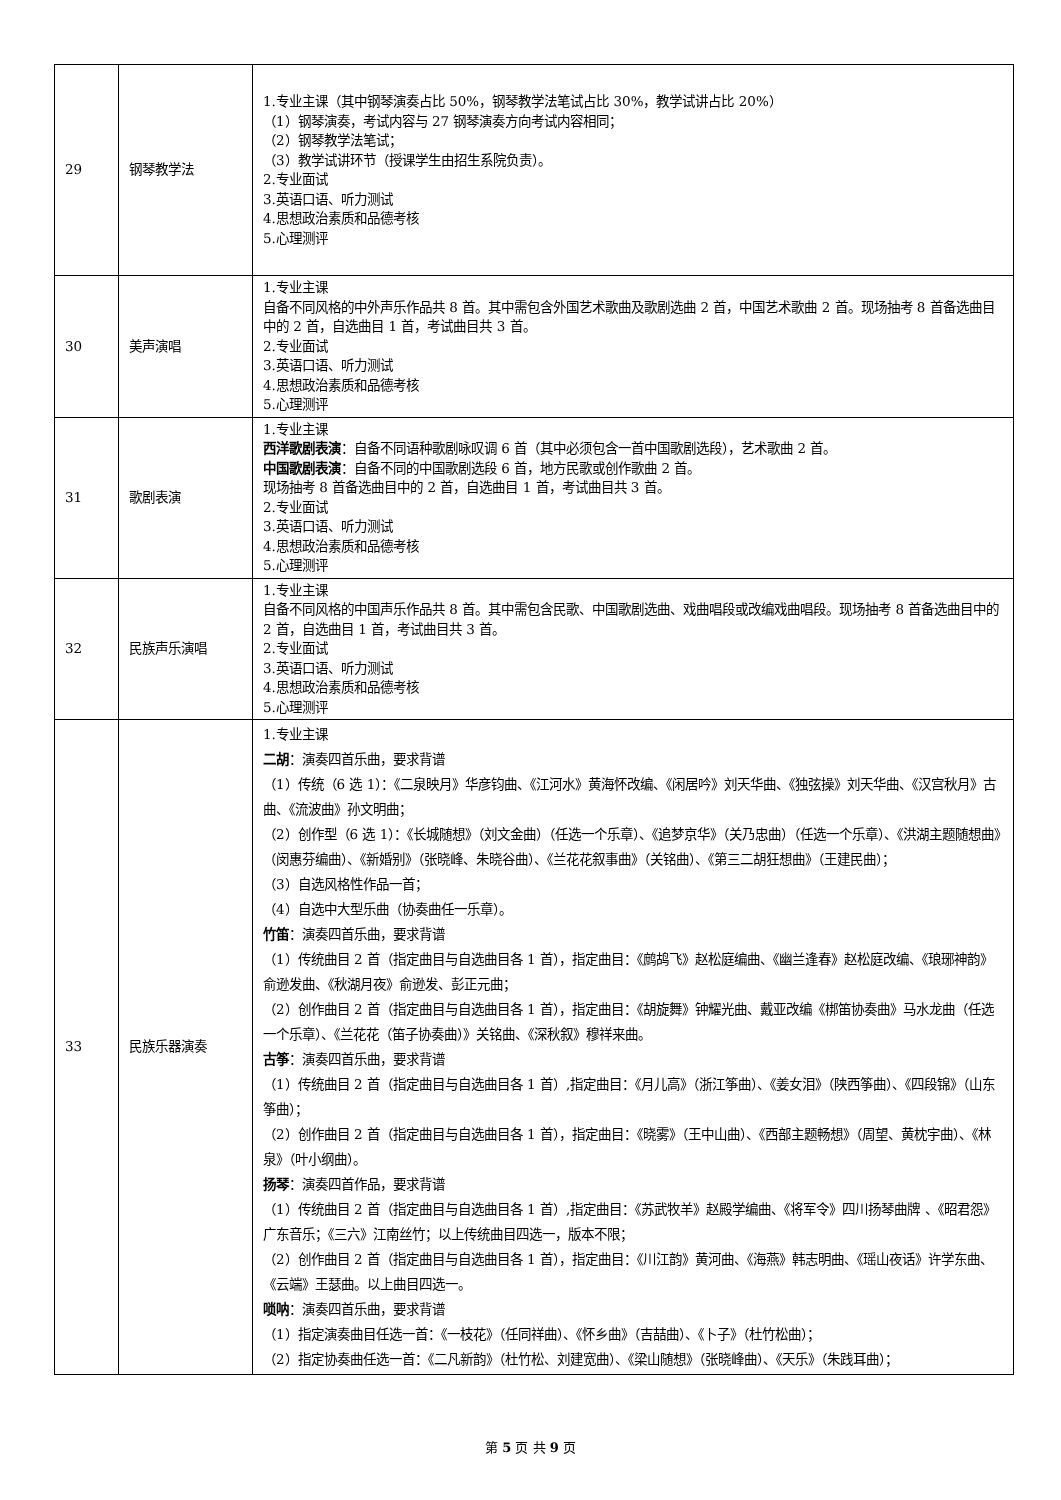| 29 | 钢琴教学法 | 1.专业主课（其中钢琴演奏占比 50%，钢琴教学法笔试占比 30%，教学试讲占比 20%） （1）钢琴演奏，考试内容与 27 钢琴演奏方向考试内容相同； （2）钢琴教学法笔试； （3）教学试讲环节（授课学生由招生系院负责）。 2.专业面试 3.英语口语、听力测试 4.思想政治素质和品德考核 5.心理测评 |
| 30 | 美声演唱 | 1.专业主课 自备不同风格的中外声乐作品共 8 首。其中需包含外国艺术歌曲及歌剧选曲 2 首，中国艺术歌曲 2 首。现场抽考 8 首备选曲目中的 2 首，自选曲目 1 首，考试曲目共 3 首。 2.专业面试 3.英语口语、听力测试 4.思想政治素质和品德考核 5.心理测评 |
| 31 | 歌剧表演 | 1.专业主课 西洋歌剧表演 ：自备不同语种歌剧咏叹调 6 首（其中必须包含一首中国歌剧选段），艺术歌曲 2 首。 中国歌剧表演 ：自备不同的中国歌剧选段 6 首，地方民歌或创作歌曲 2 首。 现场抽考 8 首备选曲目中的 2 首，自选曲目 1 首，考试曲目共 3 首。 2.专业面试 3.英语口语、听力测试 4.思想政治素质和品德考核 5.心理测评 |
| 32 | 民族声乐演唱 | 1.专业主课 自备不同风格的中国声乐作品共 8 首。其中需包含民歌、中国歌剧选曲、戏曲唱段或改编戏曲唱段。现场抽考 8 首备选曲目中的 2 首，自选曲目 1 首，考试曲目共 3 首。 2.专业面试 3.英语口语、听力测试 4.思想政治素质和品德考核 5.心理测评 |
| 33 | 民族乐器演奏 | 1.专业主课 二胡 ：演奏四首乐曲，要求背谱 （1）传统（6 选 1）：《二泉映月》华彦钧曲、《江河水》黄海怀改编、《闲居吟》刘天华曲、《独弦操》刘天华曲、《汉宫秋月》古曲、《流波曲》孙文明曲； （2）创作型（6 选 1）：《长城随想》（刘文金曲）（任选一个乐章）、《追梦京华》（关乃忠曲）（任选一个乐章）、《洪湖主题随想曲》（闵惠芬编曲）、《新婚别》（张晓峰、朱晓谷曲）、《兰花花叙事曲》（关铭曲）、《第三二胡狂想曲》（王建民曲）； （3）自选风格性作品一首； （4）自选中大型乐曲（协奏曲任一乐章）。 竹笛 ：演奏四首乐曲，要求背谱 （1）传统曲目 2 首（指定曲目与自选曲目各 1 首），指定曲目：《鹧鸪飞》赵松庭编曲、《幽兰逢春》赵松庭改编、《琅琊神韵》俞逊发曲、《秋湖月夜》俞逊发、彭正元曲； （2）创作曲目 2 首（指定曲目与自选曲目各 1 首），指定曲目：《胡旋舞》钟耀光曲、戴亚改编《梆笛协奏曲》马水龙曲（任选一个乐章）、《兰花花（笛子协奏曲）》关铭曲、《深秋叙》穆祥来曲。 古筝 ：演奏四首乐曲，要求背谱 （1）传统曲目 2 首（指定曲目与自选曲目各 1 首）,指定曲目：《月儿高》（浙江筝曲）、《姜女泪》（陕西筝曲）、《四段锦》（山东筝曲）； （2）创作曲目 2 首（指定曲目与自选曲目各 1 首），指定曲目：《晓雾》（王中山曲）、《西部主题畅想》（周望、黄枕宇曲）、《林泉》（叶小纲曲）。 扬琴 ：演奏四首作品，要求背谱 （1）传统曲目 2 首（指定曲目与自选曲目各 1 首）,指定曲目：《苏武牧羊》赵殿学编曲、《将军令》四川扬琴曲牌 、《昭君怨》广东音乐；《三六》江南丝竹；以上传统曲目四选一，版本不限； （2）创作曲目 2 首（指定曲目与自选曲目各 1 首），指定曲目：《川江韵》黄河曲、《海燕》韩志明曲、《瑶山夜话》许学东曲、《云端》王瑟曲。以上曲目四选一。 唢呐 ：演奏四首乐曲，要求背谱 （1）指定演奏曲目任选一首：《一枝花》（任同祥曲）、《怀乡曲》（吉喆曲）、《卜子》（杜竹松曲）； （2）指定协奏曲任选一首：《二凡新韵》（杜竹松、刘建宽曲）、《梁山随想》（张晓峰曲）、《天乐》（朱践耳曲）； |
第 5 页 共 9 页